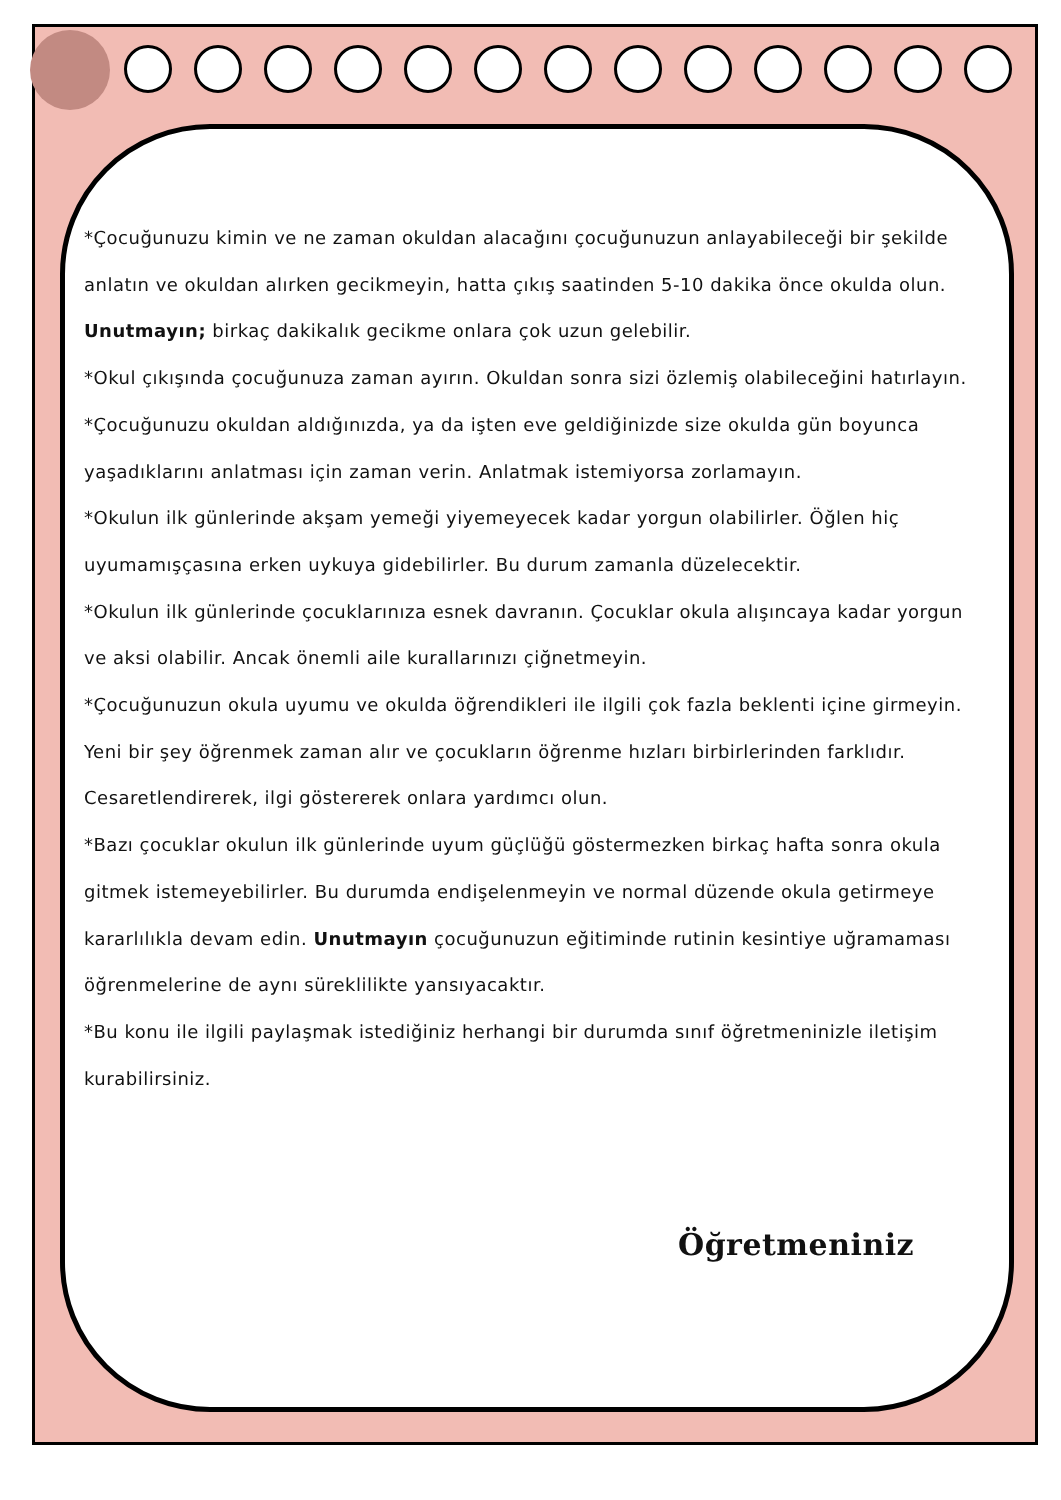*Çocuğunuzu kimin ve ne zaman okuldan alacağını çocuğunuzun anlayabileceği bir şekilde anlatın ve okuldan alırken gecikmeyin, hatta çıkış saatinden 5-10 dakika önce okulda olun. Unutmayın; birkaç dakikalık gecikme onlara çok uzun gelebilir.
*Okul çıkışında çocuğunuza zaman ayırın. Okuldan sonra sizi özlemiş olabileceğini hatırlayın.
*Çocuğunuzu okuldan aldığınızda, ya da işten eve geldiğinizde size okulda gün boyunca yaşadıklarını anlatması için zaman verin. Anlatmak istemiyorsa zorlamayın.
*Okulun ilk günlerinde akşam yemeği yiyemeyecek kadar yorgun olabilirler. Öğlen hiç uyumamışçasına erken uykuya gidebilirler. Bu durum zamanla düzelecektir.
*Okulun ilk günlerinde çocuklarınıza esnek davranın. Çocuklar okula alışıncaya kadar yorgun ve aksi olabilir. Ancak önemli aile kurallarınızı çiğnetmeyin.
*Çocuğunuzun okula uyumu ve okulda öğrendikleri ile ilgili çok fazla beklenti içine girmeyin. Yeni bir şey öğrenmek zaman alır ve çocukların öğrenme hızları birbirlerinden farklıdır. Cesaretlendirerek, ilgi göstererek onlara yardımcı olun.
*Bazı çocuklar okulun ilk günlerinde uyum güçlüğü göstermezken birkaç hafta sonra okula gitmek istemeyebilirler. Bu durumda endişelenmeyin ve normal düzende okula getirmeye kararlılıkla devam edin. Unutmayın çocuğunuzun eğitiminde rutinin kesintiye uğramaması öğrenmelerine de aynı süreklilikte yansıyacaktır.
*Bu konu ile ilgili paylaşmak istediğiniz herhangi bir durumda sınıf öğretmeninizle iletişim kurabilirsiniz.
Öğretmeniniz